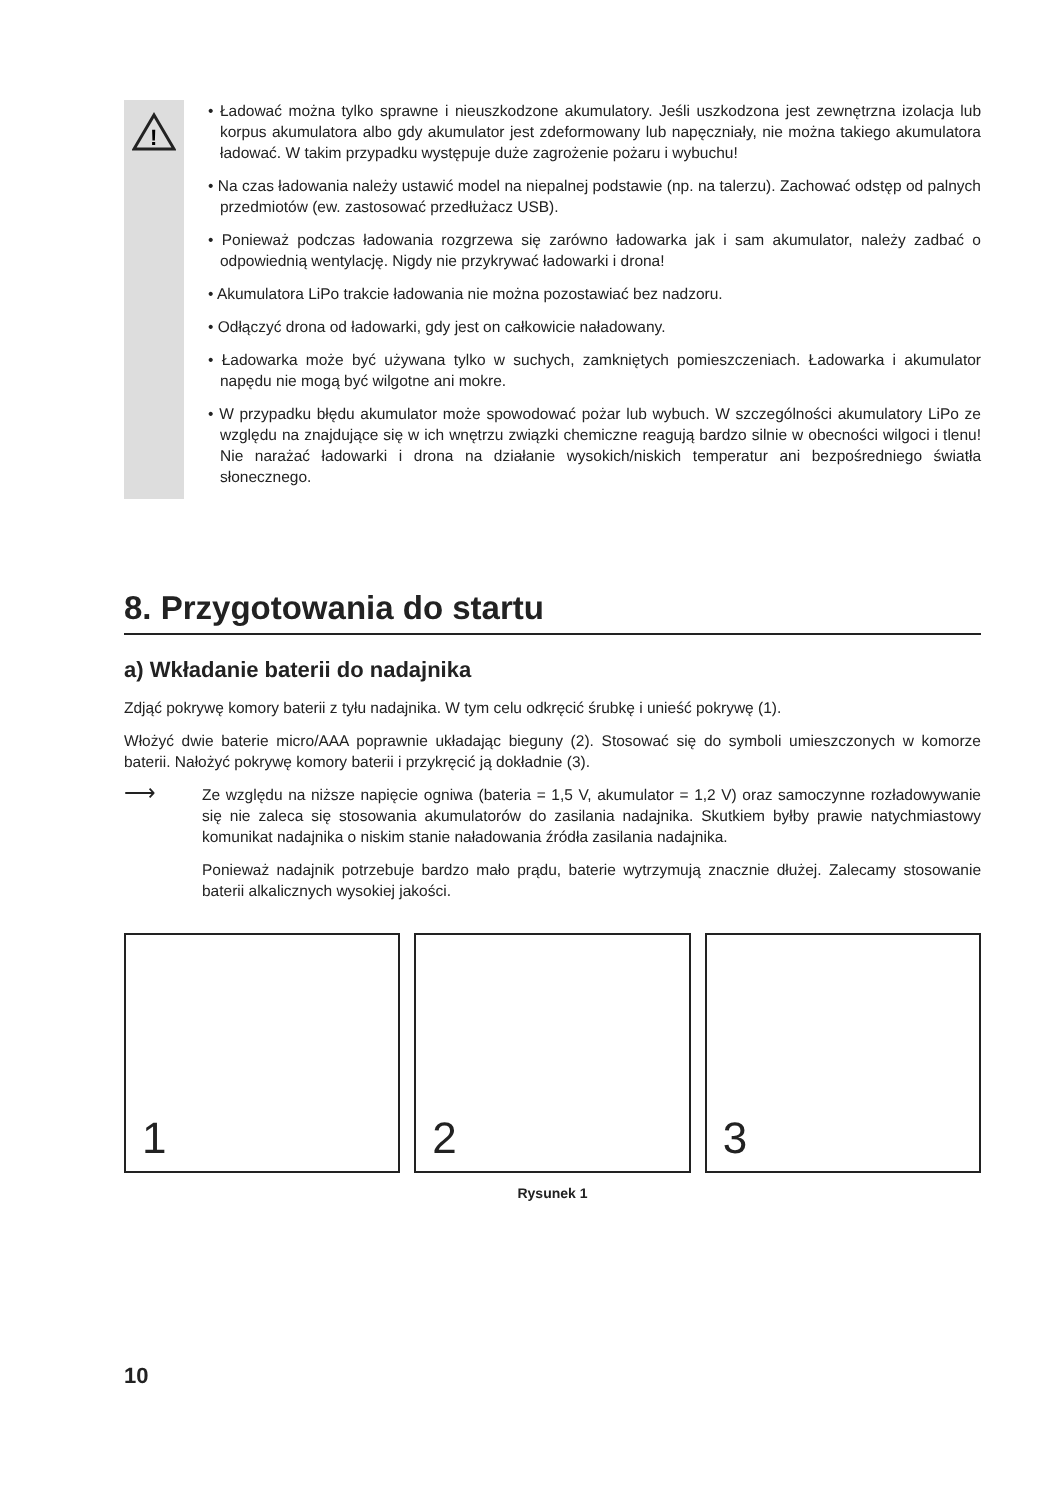!
• Ładować można tylko sprawne i nieuszkodzone akumulatory. Jeśli uszkodzona jest zewnętrzna izolacja lub korpus akumulatora albo gdy akumulator jest zdeformowany lub napęczniały, nie można takiego akumulatora ładować. W takim przypadku występuje duże zagrożenie pożaru i wybuchu!
• Na czas ładowania należy ustawić model na niepalnej podstawie (np. na talerzu). Zachować odstęp od palnych przedmiotów (ew. zastosować przedłużacz USB).
• Ponieważ podczas ładowania rozgrzewa się zarówno ładowarka jak i sam akumulator, należy zadbać o odpowiednią wentylację. Nigdy nie przykrywać ładowarki i drona!
• Akumulatora LiPo trakcie ładowania nie można pozostawiać bez nadzoru.
• Odłączyć drona od ładowarki, gdy jest on całkowicie naładowany.
• Ładowarka może być używana tylko w suchych, zamkniętych pomieszczeniach. Ładowarka i akumulator napędu nie mogą być wilgotne ani mokre.
• W przypadku błędu akumulator może spowodować pożar lub wybuch. W szczególności akumulatory LiPo ze względu na znajdujące się w ich wnętrzu związki chemiczne reagują bardzo silnie w obecności wilgoci i tlenu! Nie narażać ładowarki i drona na działanie wysokich/niskich temperatur ani bezpośredniego światła słonecznego.
8. Przygotowania do startu
a) Wkładanie baterii do nadajnika
Zdjąć pokrywę komory baterii z tyłu nadajnika. W tym celu odkręcić śrubkę i unieść pokrywę (1).
Włożyć dwie baterie micro/AAA poprawnie układając bieguny (2). Stosować się do symboli umieszczonych w komorze baterii. Nałożyć pokrywę komory baterii i przykręcić ją dokładnie (3).
⟶
Ze względu na niższe napięcie ogniwa (bateria = 1,5 V, akumulator = 1,2 V) oraz samoczynne rozładowywanie się nie zaleca się stosowania akumulatorów do zasilania nadajnika. Skutkiem byłby prawie natychmiastowy komunikat nadajnika o niskim stanie naładowania źródła zasilania nadajnika.
Ponieważ nadajnik potrzebuje bardzo mało prądu, baterie wytrzymują znacznie dłużej. Zalecamy stosowanie baterii alkalicznych wysokiej jakości.
1 2 3
Rysunek 1
10